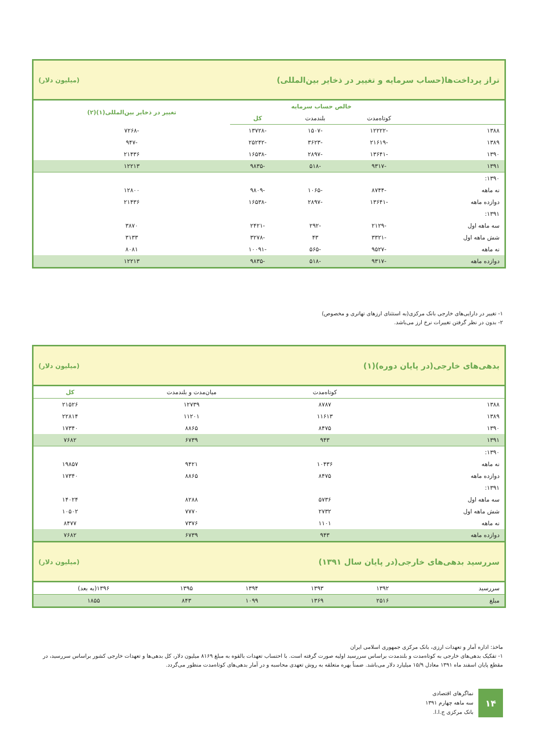تراز پرداخت‌ها(حساب سرمایه و تغییر در ذخایر بین‌المللی) (میلیون دلار)
| | خالص حساب سرمایه | | | تغییر در ذخایر بین‌المللی(۱)(۲) |
| --- | --- | --- | --- | --- |
| | کوتاه‌مدت | بلندمدت | کل | |
| ۱۳۸۸ | -۱۲۲۲۲ | -۱۵۰۷ | -۱۳۷۲۸ | -۷۲۶۸ |
| ۱۳۸۹ | -۲۱۶۱۹ | -۳۶۲۳ | -۲۵۲۴۲ | -۹۴۷ |
| ۱۳۹۰ | -۱۳۶۴۱ | -۲۸۹۷ | -۱۶۵۳۸ | ۲۱۴۳۶ |
| ۱۳۹۱ | -۹۳۱۷ | -۵۱۸ | -۹۸۳۵ | ۱۲۲۱۳ |
| ۱۳۹۰: | | | | |
| نه ماهه | -۸۷۴۴ | -۱۰۶۵ | -۹۸۰۹ | ۱۲۸۰۰ |
| دوازده ماهه | -۱۳۶۴۱ | -۲۸۹۷ | -۱۶۵۳۸ | ۲۱۴۳۶ |
| ۱۳۹۱: | | | | |
| سه ماهه اول | -۲۱۲۹ | -۲۹۲ | -۲۴۲۱ | ۳۸۷۰ |
| شش ماهه اول | -۳۳۲۱ | ۴۳ | -۳۲۷۸ | ۳۱۳۳ |
| نه ماهه | -۹۵۲۷ | -۵۶۵ | -۱۰۰۹۱ | ۸۰۸۱ |
| دوازده ماهه | -۹۳۱۷ | -۵۱۸ | -۹۸۳۵ | ۱۲۲۱۳ |
۱- تغییر در دارایی‌های خارجی بانک مرکزی(به استثنای ارزهای تهاتری و مخصوص)
۲- بدون در نظر گرفتن تغییرات نرخ ارز می‌باشد.
بدهی‌های خارجی(در پایان دوره)(۱) (میلیون دلار)
| | کوتاه‌مدت | میان‌مدت و بلندمدت | کل |
| --- | --- | --- | --- |
| ۱۳۸۸ | ۸۷۸۷ | ۱۲۷۳۹ | ۲۱۵۲۶ |
| ۱۳۸۹ | ۱۱۶۱۳ | ۱۱۲۰۱ | ۲۲۸۱۴ |
| ۱۳۹۰ | ۸۴۷۵ | ۸۸۶۵ | ۱۷۳۴۰ |
| ۱۳۹۱ | ۹۴۳ | ۶۷۳۹ | ۷۶۸۲ |
| ۱۳۹۰: | | | |
| نه ماهه | ۱۰۴۳۶ | ۹۴۲۱ | ۱۹۸۵۷ |
| دوازده ماهه | ۸۴۷۵ | ۸۸۶۵ | ۱۷۳۴۰ |
| ۱۳۹۱: | | | |
| سه ماهه اول | ۵۷۳۶ | ۸۲۸۸ | ۱۴۰۲۴ |
| شش ماهه اول | ۲۷۳۲ | ۷۷۷۰ | ۱۰۵۰۲ |
| نه ماهه | ۱۱۰۱ | ۷۳۷۶ | ۸۴۷۷ |
| دوازده ماهه | ۹۴۳ | ۶۷۳۹ | ۷۶۸۲ |
سررسید بدهی‌های خارجی(در پایان سال ۱۳۹۱) (میلیون دلار)
| سررسید | ۱۳۹۲ | ۱۳۹۳ | ۱۳۹۴ | ۱۳۹۵ | ۱۳۹۶(به بعد) |
| --- | --- | --- | --- | --- | --- |
| مبلغ | ۲۵۱۶ | ۱۳۶۹ | ۱۰۹۹ | ۸۴۳ | ۱۸۵۵ |
ماخذ: اداره آمار و تعهدات ارزی، بانک مرکزی جمهوری اسلامی ایران
۱- تفکیک بدهی‌های خارجی به کوتاه‌مدت و بلندمدت براساس سررسید اولیه صورت گرفته است. با احتساب تعهدات بالقوه به مبلغ ۸۱۶۹ میلیون دلار، کل بدهی‌ها و تعهدات خارجی کشور براساس سررسید، در مقطع پایان اسفند ماه ۱۳۹۱ معادل ۱۵/۹ میلیارد دلار می‌باشد. ضمناً بهره متعلقه به روش تعهدی محاسبه و در آمار بدهی‌های کوتاه‌مدت منظور می‌گردد.
۱۴
نماگرهای اقتصادی
سه ماهه چهارم ۱۳۹۱
بانک مرکزی ج.ا.ا.